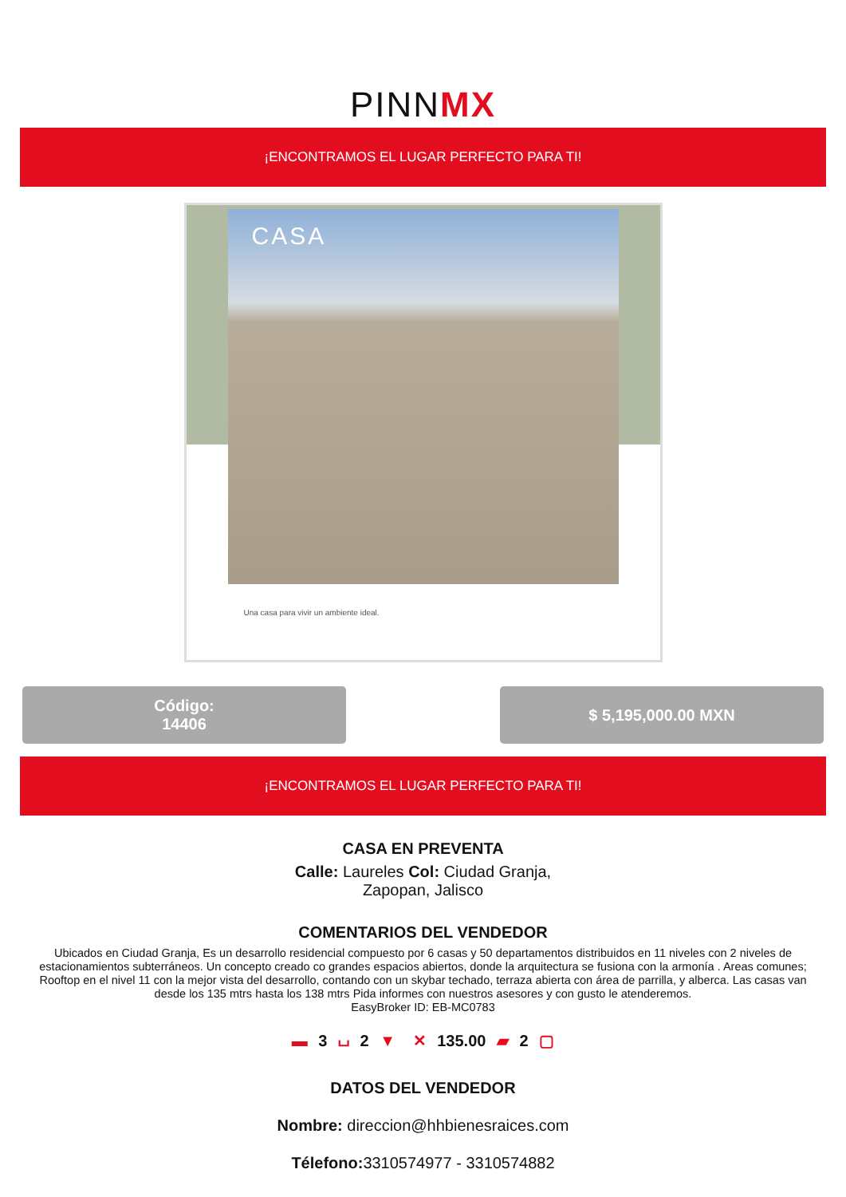PINNMX
¡ENCONTRAMOS EL LUGAR PERFECTO PARA TI!
CASA
Una casa para vivir un ambiente ideal.
Código:
14406
$ 5,195,000.00 MXN
¡ENCONTRAMOS EL LUGAR PERFECTO PARA TI!
CASA EN PREVENTA
Calle: Laureles Col: Ciudad Granja,
Zapopan, Jalisco
COMENTARIOS DEL VENDEDOR
Ubicados en Ciudad Granja, Es un desarrollo residencial compuesto por 6 casas y 50 departamentos distribuidos en 11 niveles con 2 niveles de estacionamientos subterráneos. Un concepto creado co grandes espacios abiertos, donde la arquitectura se fusiona con la armonía . Areas comunes; Rooftop en el nivel 11 con la mejor vista del desarrollo, contando con un skybar techado, terraza abierta con área de parrilla, y alberca. Las casas van desde los 135 mtrs hasta los 138 mtrs Pida informes con nuestros asesores y con gusto le atenderemos.
EasyBroker ID: EB-MC0783
▬ 3 ⌴ 2 ▼ ✕ 135.00 ▰ 2 ▢
DATOS DEL VENDEDOR
Nombre: direccion@hhbienesraices.com
Télefono: 3310574977 - 3310574882